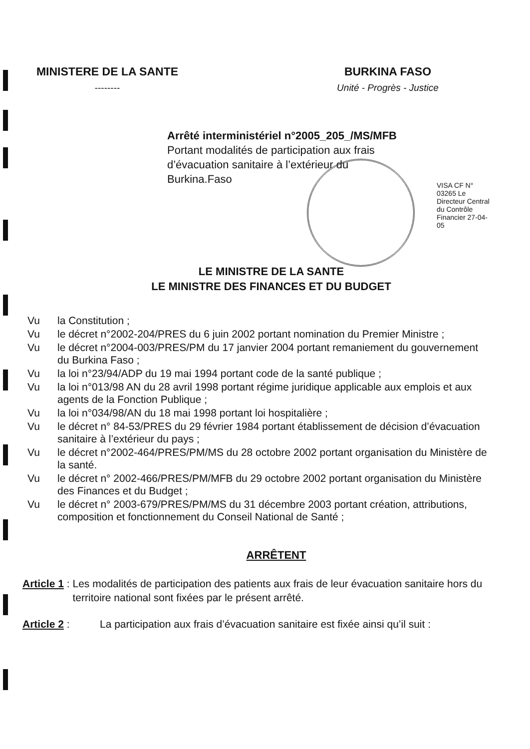MINISTERE DE LA SANTE
--------
BURKINA FASO
Unité - Progrès - Justice
Arrêté interministériel n°2005_205_/MS/MFB
Portant modalités de participation aux frais
d’évacuation sanitaire à l’extérieur du
Burkina.Faso
VISA CF N° 03265 Le Directeur Central du Contrôle Financier 27-04-05
LE MINISTRE DE LA SANTE
LE MINISTRE DES FINANCES ET DU BUDGET
Vu la Constitution ;
Vu le décret n°2002-204/PRES du 6 juin 2002 portant nomination du Premier Ministre ;
Vu le décret n°2004-003/PRES/PM du 17 janvier 2004 portant remaniement du gouvernement du Burkina Faso ;
Vu la loi n°23/94/ADP du 19 mai 1994 portant code de la santé publique ;
Vu la loi n°013/98 AN du 28 avril 1998 portant régime juridique applicable aux emplois et aux agents de la Fonction Publique ;
Vu la loi n°034/98/AN du 18 mai 1998 portant loi hospitalière ;
Vu le décret n° 84-53/PRES du 29 février 1984 portant établissement de décision d’évacuation sanitaire à l’extérieur du pays ;
Vu le décret n°2002-464/PRES/PM/MS du 28 octobre 2002 portant organisation du Ministère de la santé.
Vu le décret n° 2002-466/PRES/PM/MFB du 29 octobre 2002 portant organisation du Ministère des Finances et du Budget ;
Vu le décret n° 2003-679/PRES/PM/MS du 31 décembre 2003 portant création, attributions, composition et fonctionnement du Conseil National de Santé ;
ARRÊTENT
Article 1 : Les modalités de participation des patients aux frais de leur évacuation sanitaire hors du territoire national sont fixées par le présent arrêté.
Article 2 : La participation aux frais d’évacuation sanitaire est fixée ainsi qu’il suit :